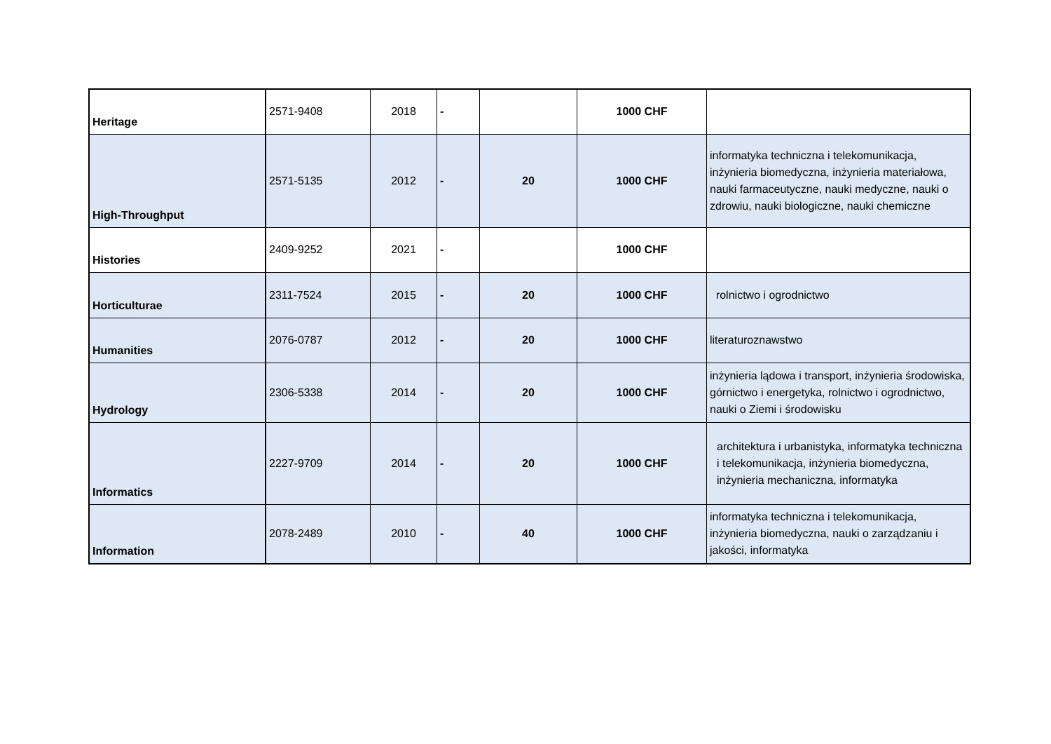| Heritage | 2571-9408 | 2018 | - | | 1000 CHF | |
| High-Throughput | 2571-5135 | 2012 | - | 20 | 1000 CHF | informatyka techniczna i telekomunikacja, inżynieria biomedyczna, inżynieria materiałowa, nauki farmaceutyczne, nauki medyczne, nauki o zdrowiu, nauki biologiczne, nauki chemiczne |
| Histories | 2409-9252 | 2021 | - | | 1000 CHF | |
| Horticulturae | 2311-7524 | 2015 | - | 20 | 1000 CHF | rolnictwo i ogrodnictwo |
| Humanities | 2076-0787 | 2012 | - | 20 | 1000 CHF | literaturoznawstwo |
| Hydrology | 2306-5338 | 2014 | - | 20 | 1000 CHF | inżynieria lądowa i transport, inżynieria środowiska, górnictwo i energetyka, rolnictwo i ogrodnictwo, nauki o Ziemi i środowisku |
| Informatics | 2227-9709 | 2014 | - | 20 | 1000 CHF | architektura i urbanistyka, informatyka techniczna i telekomunikacja, inżynieria biomedyczna, inżynieria mechaniczna, informatyka |
| Information | 2078-2489 | 2010 | - | 40 | 1000 CHF | informatyka techniczna i telekomunikacja, inżynieria biomedyczna, nauki o zarządzaniu i jakości, informatyka |